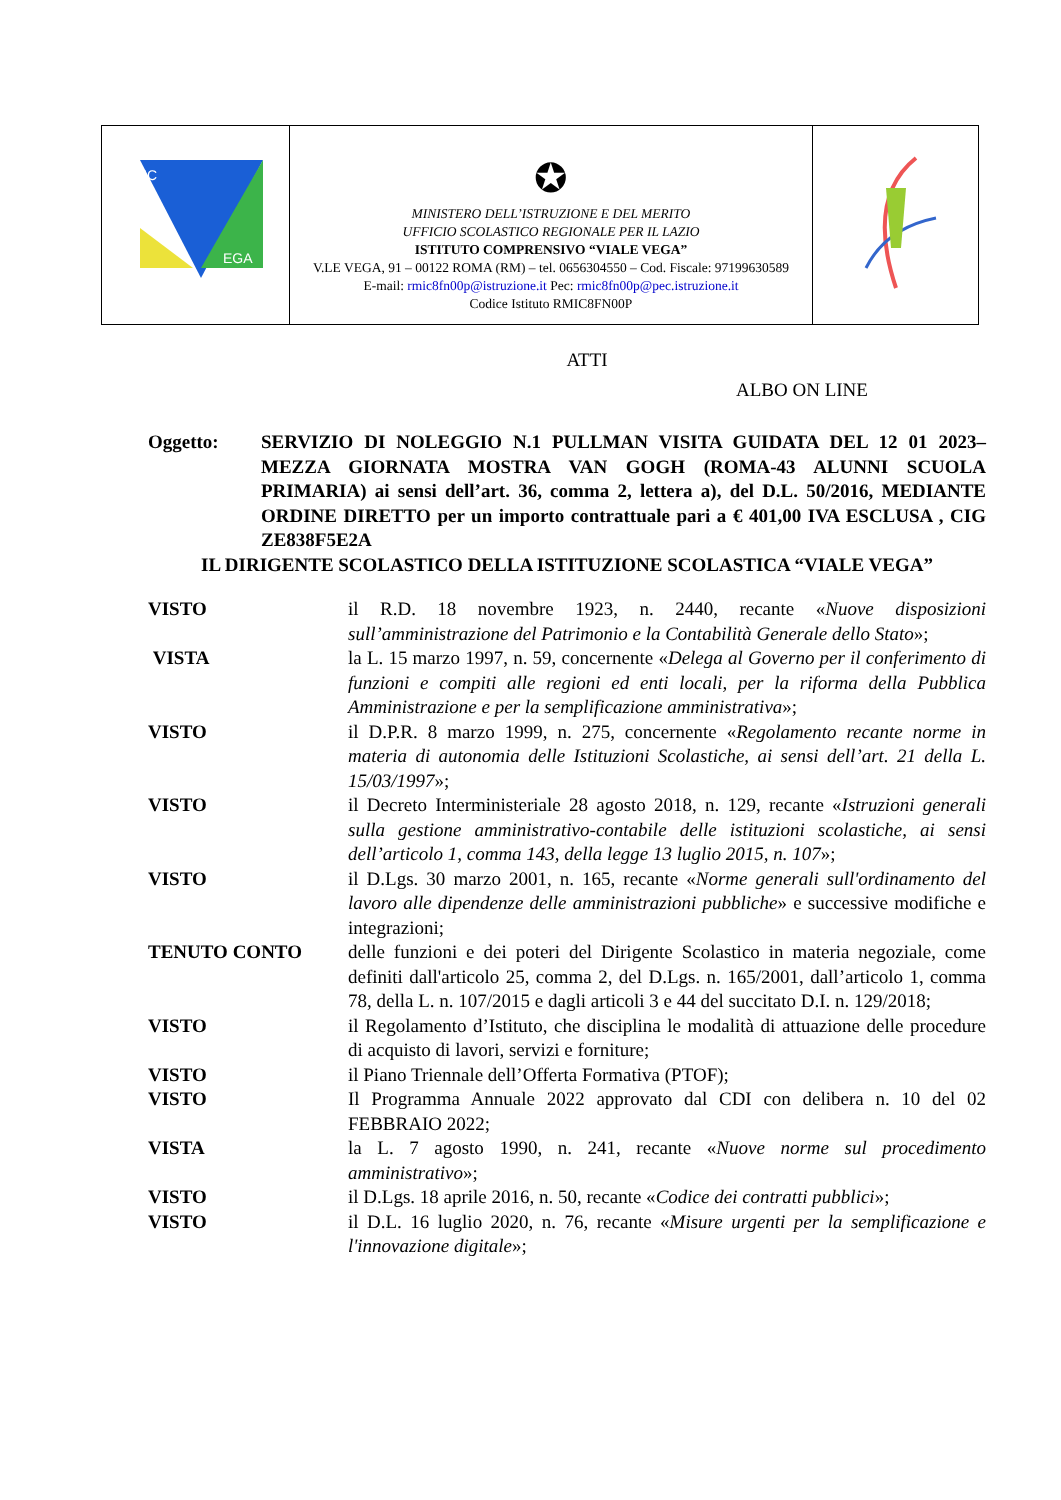| IC EGA | ✪ MINISTERO DELL’ISTRUZIONE E DEL MERITO UFFICIO SCOLASTICO REGIONALE PER IL LAZIO ISTITUTO COMPRENSIVO “VIALE VEGA” V.LE VEGA, 91 – 00122 ROMA (RM) – tel. 0656304550 – Cod. Fiscale: 97199630589 E-mail: rmic8fn00p@istruzione.it Pec: rmic8fn00p@pec.istruzione.it Codice Istituto RMIC8FN00P | |
ATTI
ALBO ON LINE
Oggetto: SERVIZIO DI NOLEGGIO N.1 PULLMAN VISITA GUIDATA DEL 12 01 2023– MEZZA GIORNATA MOSTRA VAN GOGH (ROMA-43 ALUNNI SCUOLA PRIMARIA) ai sensi dell’art. 36, comma 2, lettera a), del D.L. 50/2016, MEDIANTE ORDINE DIRETTO per un importo contrattuale pari a € 401,00 IVA ESCLUSA , CIG ZE838F5E2A
IL DIRIGENTE SCOLASTICO DELLA ISTITUZIONE SCOLASTICA “VIALE VEGA”
| VISTO | il R.D. 18 novembre 1923, n. 2440, recante « Nuove disposizioni sull’amministrazione del Patrimonio e la Contabilità Generale dello Stato »; |
| VISTA | la L. 15 marzo 1997, n. 59, concernente « Delega al Governo per il conferimento di funzioni e compiti alle regioni ed enti locali, per la riforma della Pubblica Amministrazione e per la semplificazione amministrativa »; |
| VISTO | il D.P.R. 8 marzo 1999, n. 275, concernente « Regolamento recante norme in materia di autonomia delle Istituzioni Scolastiche, ai sensi dell’art. 21 della L. 15/03/1997 »; |
| VISTO | il Decreto Interministeriale 28 agosto 2018, n. 129, recante « Istruzioni generali sulla gestione amministrativo-contabile delle istituzioni scolastiche, ai sensi dell’articolo 1, comma 143, della legge 13 luglio 2015, n. 107 »; |
| VISTO | il D.Lgs. 30 marzo 2001, n. 165, recante « Norme generali sull'ordinamento del lavoro alle dipendenze delle amministrazioni pubbliche » e successive modifiche e integrazioni; |
| TENUTO CONTO | delle funzioni e dei poteri del Dirigente Scolastico in materia negoziale, come definiti dall'articolo 25, comma 2, del D.Lgs. n. 165/2001, dall’articolo 1, comma 78, della L. n. 107/2015 e dagli articoli 3 e 44 del succitato D.I. n. 129/2018; |
| VISTO | il Regolamento d’Istituto, che disciplina le modalità di attuazione delle procedure di acquisto di lavori, servizi e forniture; |
| VISTO | il Piano Triennale dell’Offerta Formativa (PTOF); |
| VISTO | Il Programma Annuale 2022 approvato dal CDI con delibera n. 10 del 02 FEBBRAIO 2022; |
| VISTA | la L. 7 agosto 1990, n. 241, recante « Nuove norme sul procedimento amministrativo »; |
| VISTO | il D.Lgs. 18 aprile 2016, n. 50, recante « Codice dei contratti pubblici »; |
| VISTO | il D.L. 16 luglio 2020, n. 76, recante « Misure urgenti per la semplificazione e l'innovazione digitale »; |